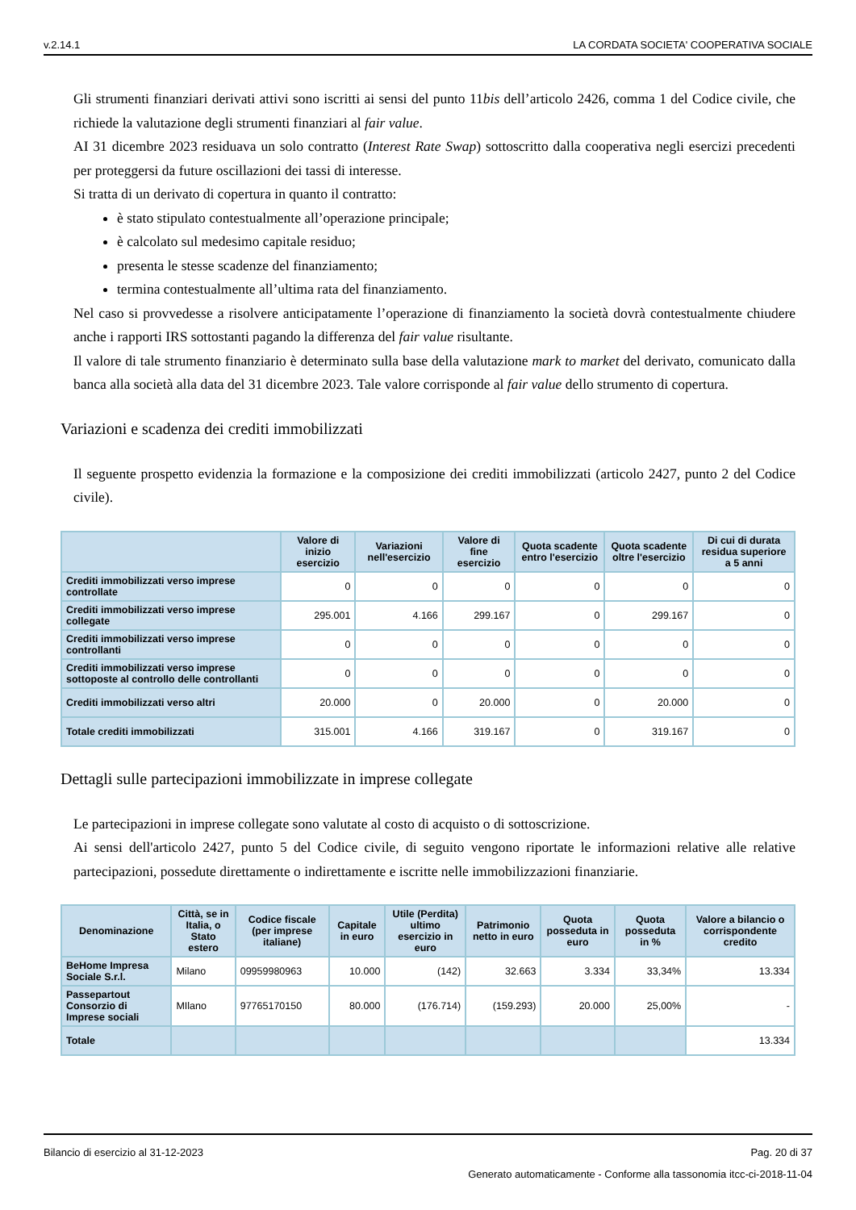v.2.14.1 LA CORDATA SOCIETA' COOPERATIVA SOCIALE
Gli strumenti finanziari derivati attivi sono iscritti ai sensi del punto 11bis dell’articolo 2426, comma 1 del Codice civile, che richiede la valutazione degli strumenti finanziari al fair value.
AI 31 dicembre 2023 residuava un solo contratto (Interest Rate Swap) sottoscritto dalla cooperativa negli esercizi precedenti per proteggersi da future oscillazioni dei tassi di interesse.
Si tratta di un derivato di copertura in quanto il contratto:
è stato stipulato contestualmente all’operazione principale;
è calcolato sul medesimo capitale residuo;
presenta le stesse scadenze del finanziamento;
termina contestualmente all’ultima rata del finanziamento.
Nel caso si provvedesse a risolvere anticipatamente l’operazione di finanziamento la società dovrà contestualmente chiudere anche i rapporti IRS sottostanti pagando la differenza del fair value risultante.
Il valore di tale strumento finanziario è determinato sulla base della valutazione mark to market del derivato, comunicato dalla banca alla società alla data del 31 dicembre 2023. Tale valore corrisponde al fair value dello strumento di copertura.
Variazioni e scadenza dei crediti immobilizzati
Il seguente prospetto evidenzia la formazione e la composizione dei crediti immobilizzati (articolo 2427, punto 2 del Codice civile).
| | Valore di inizio esercizio | Variazioni nell'esercizio | Valore di fine esercizio | Quota scadente entro l'esercizio | Quota scadente oltre l'esercizio | Di cui di durata residua superiore a 5 anni |
| --- | --- | --- | --- | --- | --- | --- |
| Crediti immobilizzati verso imprese controllate | 0 | 0 | 0 | 0 | 0 | 0 |
| Crediti immobilizzati verso imprese collegate | 295.001 | 4.166 | 299.167 | 0 | 299.167 | 0 |
| Crediti immobilizzati verso imprese controllanti | 0 | 0 | 0 | 0 | 0 | 0 |
| Crediti immobilizzati verso imprese sottoposte al controllo delle controllanti | 0 | 0 | 0 | 0 | 0 | 0 |
| Crediti immobilizzati verso altri | 20.000 | 0 | 20.000 | 0 | 20.000 | 0 |
| Totale crediti immobilizzati | 315.001 | 4.166 | 319.167 | 0 | 319.167 | 0 |
Dettagli sulle partecipazioni immobilizzate in imprese collegate
Le partecipazioni in imprese collegate sono valutate al costo di acquisto o di sottoscrizione.
Ai sensi dell'articolo 2427, punto 5 del Codice civile, di seguito vengono riportate le informazioni relative alle relative partecipazioni, possedute direttamente o indirettamente e iscritte nelle immobilizzazioni finanziarie.
| Denominazione | Città, se in Italia, o Stato estero | Codice fiscale (per imprese italiane) | Capitale in euro | Utile (Perdita) ultimo esercizio in euro | Patrimonio netto in euro | Quota posseduta in euro | Quota posseduta in % | Valore a bilancio o corrispondente credito |
| --- | --- | --- | --- | --- | --- | --- | --- | --- |
| BeHome Impresa Sociale S.r.l. | Milano | 09959980963 | 10.000 | (142) | 32.663 | 3.334 | 33,34% | 13.334 |
| Passepartout Consorzio di Imprese sociali | MIlano | 97765170150 | 80.000 | (176.714) | (159.293) | 20.000 | 25,00% | - |
| Totale | | | | | | | | 13.334 |
Bilancio di esercizio al 31-12-2023 Pag. 20 di 37
Generato automaticamente - Conforme alla tassonomia itcc-ci-2018-11-04